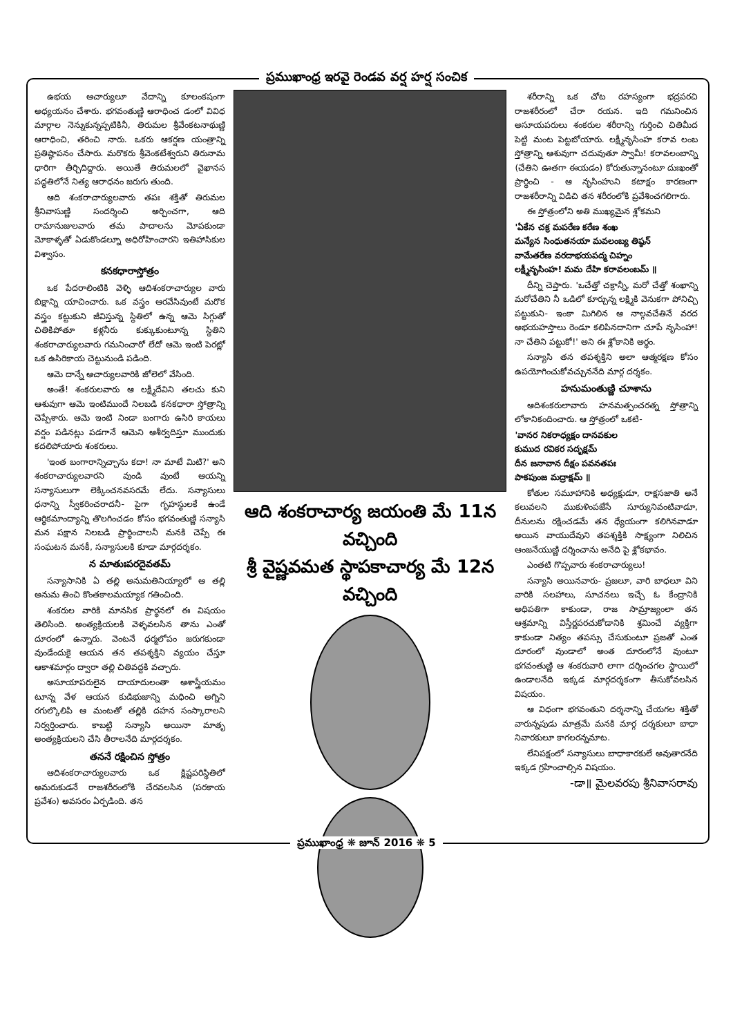ప్రముఖాంధ్ర ఇరవై రెండవ వర్ష హర్ష సంచిక
ఉభయ ఆచార్యులూ వేదాన్ని కూలంకషంగా అధ్యయనం చేశారు. భగవంతుణ్ణి ఆరాధించ డంలో వివిధ మార్గాల నెన్నుకున్నప్పటికినీ, తిరుమల శ్రీవేంకటనాథుణ్ణి ఆరాధించి, తరించి నారు. ఒకరు ఆకర్షణ యంత్రాన్ని ప్రతిష్ఠాపనం చేసారు. మరొకరు శ్రీవెంకటేశ్వరుని తిరునామ ధారిగా తీర్చిదిద్దారు. అయితే తిరుమలలో వైఖానస పద్ధతిలోనే నిత్య ఆరాధనం జరుగు తుంది.
ఆది శంకరాచార్యులవారు తపః శక్తితో తిరుమల శ్రీనివాసుణ్ణి సందర్శించి అర్చించగా, ఆది రామానుజులవారు తమ పాదాలను మోపకుండా మోకాళ్ళతో ఏడుకొండల్నూ అధిరోహించారని ఇతిహాసికుల విశ్వాసం.
కనకధారాస్తోత్రం
ఒక పేదరాలింటికి వెళ్ళి ఆదిశంకరాచార్యుల వారు బిక్షాన్ని యాచించారు. ఒక వస్త్రం ఆరవేసివుంటే మరొక వస్త్రం కట్టుకుని జీవిస్తున్న స్థితిలో ఉన్న ఆమె సిగ్గుతో చితికిపోతూ కళ్లనీరు కుక్కుకుంటూన్న స్థితిని శంకరాచార్యులవారు గమనించారో లేదో ఆమె ఇంటి పెరట్లో ఒక ఉసిరికాయ చెట్టునుండి పడింది.
ఆమె దాన్నే ఆచార్యులవారికి జోలెలో వేసింది.
అంతే! శంకరులవారు ఆ లక్ష్మీదేవిని తలచు కుని ఆశువుగా ఆమె ఇంటిముందే నిలబడి కనకధారా స్తోత్రాన్ని చెప్పేశారు. ఆమె ఇంటి నిండా బంగారు ఉసిరి కాయలు వర్షం పడినట్లు పడగానే ఆమెని ఆశీర్వదిస్తూ ముందుకు కదలిపోయారు శంకరులు.
'ఇంత బంగారాన్నిచ్చాను కదా! నా మాటే మిటి?' అని శంకరాచార్యులవారని వుండి వుంటే ఆయన్ని సన్యాసులుగా లెక్కించనవసరమే లేదు. సన్యాసులు ధనాన్ని స్వీకరించరాదనీ- పైగా గృహస్థులకే ఉండే ఆర్థికమాంద్యాన్ని తొలగించడం కోసం భగవంతుణ్ణి సన్యాసి మన పక్షాన నిలబడి ప్రార్థించాలనీ మనకి చెప్పే ఈ సంఘటన మనకీ, సన్యాసులకి కూడా మార్గదర్శకం.
న మాతుఃపరదైవతమ్
సన్యాసానికి ఏ తల్లి అనుమతినియ్యాలో ఆ తల్లి అనుమ తించి కొంతకాలమయ్యాక గతించింది.
శంకరుల వారికి మానసిక ప్రార్థనలో ఈ విషయం తెలిసింది. అంత్యక్రియలకి వెళ్ళవలసిన తాను ఎంతో దూరంలో ఉన్నారు. వెంటనే ధర్మలోపం జరుగకుండా వుండేందుకై ఆయన తన తపశ్శక్తిని వ్యయం చేస్తూ ఆకాశమార్గం ద్వారా తల్లి చితివద్దకి వచ్చారు.
అసూయాపరులైన దాయాదులంతా ఆశాస్త్రీయమం టూన్న వేళ ఆయన కుడిభుజాన్ని మధించి అగ్నిని రగుల్కొలిపి ఆ మంటతో తల్లికి దహన సంస్కారాలని నిర్వర్తించారు. కాబట్టి సన్యాసి అయినా మాతృ అంత్యక్రియలని చేసి తీరాలనేది మార్గదర్శకం.
తననే రక్షించిన స్తోత్రం
ఆదిశంకరాచార్యులవారు ఒక క్లిష్టపరిస్థితిలో అమరుకుడనే రాజశరీరంలోకి చేరవలసిన (పరకాయ ప్రవేశం) అవసరం ఏర్పడింది. తన
ఆది శంకరాచార్య జయంతి మే 11న వచ్చింది
శ్రీ వైష్ణవమత స్థాపకాచార్య మే 12న వచ్చింది
శరీరాన్ని ఒక చోట రహస్యంగా భద్రపరచి రాజశరీరంలో చేరా రయన. ఇది గమనించిన అసూయపరులు శంకరుల శరీరాన్ని గుర్తించి చితిమీద పెట్టి మంట పెట్టబోయారు. లక్ష్మీనృసింహ కరావ లంబ స్తోత్రాన్ని ఆశువుగా చదువుతూ స్వామీ! కరావలంబాన్ని (చేతిని ఊతగా ఈయడం) కోరుతున్నానంటూ దుఃఖంతో ప్రార్థించి - ఆ నృసింహుని కటాక్షం కారణంగా రాజశరీరాన్ని విడిచి తన శరీరంలోకి ప్రవేశించగలిగారు.
ఈ స్తోత్రంలోని అతి ముఖ్యమైన శ్లోకమని
'ఏకేన చక్ర మపరేణ కరేణ శంఖ
మన్యేన సింధుతనయా మవలంబ్య తిష్ఠన్
వామేతరేణ వరదాభయపద్మ చిహ్నం
లక్ష్మీనృసింహ! మమ దేహి కరావలంబమ్ ॥
దీన్ని చెప్తారు. 'ఒచేత్తో చక్రాన్నీ, మరో చేత్తో శంఖాన్ని మరోచేతిని నీ ఒడిలో కూర్చున్న లక్ష్మికి వెనుకగా పోనిచ్చి పట్టుకుని- ఇంకా మిగిలిన ఆ నాల్గవచేతినే వరద అభయహస్తాలు రెండూ కలిపినదానిగా చూపే నృసింహా! నా చేతిని పట్టుకో!' అని ఈ శ్లోకానికి అర్థం.
సన్యాసి తన తపశ్శక్తిని అలా ఆత్మరక్షణ కోసం ఉపయోగించుకోవచ్చుననేది మార్గ దర్శకం.
హనుమంతుణ్ణి చూశాను
ఆదిశంకరులావారు హనమత్పంచరత్న స్తోత్రాన్ని లోకానికందించారు. ఆ స్తోత్రంలో ఒకటి-
'వానర నికరాధ్యక్షం దానవకుల
కుముద రవికర సదృక్షమ్
దీన జనావాన దీక్షం పవనతపః
పాకపుంజ మద్రాక్షమ్ ॥
కోతుల సమూహానికి అధ్యక్షుడూ, రాక్షసజాతి అనే కలువలని ముకుళింపజేసే సూర్యునివంటివాడూ, దీనులను రక్షించడమే తన ధ్యేయంగా కలిగినవాడూ అయిన వాయుదేవుని తపశ్శక్తికి సాక్ష్యంగా నిలిచిన ఆంజనేయుణ్ణి దర్శించాను అనేది పై శ్లోకభావం.
ఎంతటి గొప్పవారు శంకరాచార్యులు!
సన్యాసి అయినవారు- ప్రజలూ, వారి బాధలూ విని వారికి సలహాలు, సూచనలు ఇచ్చే ఓ కేంద్రానికి అధిపతిగా కాకుండా, రాజ సామ్రాజ్యంలా తన ఆశ్రమాన్ని విస్తీర్ణపరచుకోడానికి శ్రమించే వ్యక్తిగా కాకుండా నిత్యం తపస్సు చేసుకుంటూ ప్రజతో ఎంత దూరంలో వుండాలో అంత దూరంలోనే వుంటూ భగవంతుణ్ణి ఆ శంకరువారి లాగా దర్శించగల స్థాయిలో ఉండాలనేది ఇక్కడ మార్గదర్శకంగా తీసుకోవలసిన విషయం.
ఆ విధంగా భగవంతుని దర్శనాన్ని చేయగల శక్తితో వారున్నపుడు మాత్రమే మనకి మార్గ దర్శకులూ బాధా నివారకులూ కాగలరన్నమాట.
లేనిపక్షంలో సన్యాసులు బాధాకారకులే అవుతారనేది ఇక్కడ గ్రహించాల్సిన విషయం.
-డా॥ మైలవరపు శ్రీనివాసరావు
ప్రముఖాంధ్ర ❋ జూన్ 2016 ❋ 5